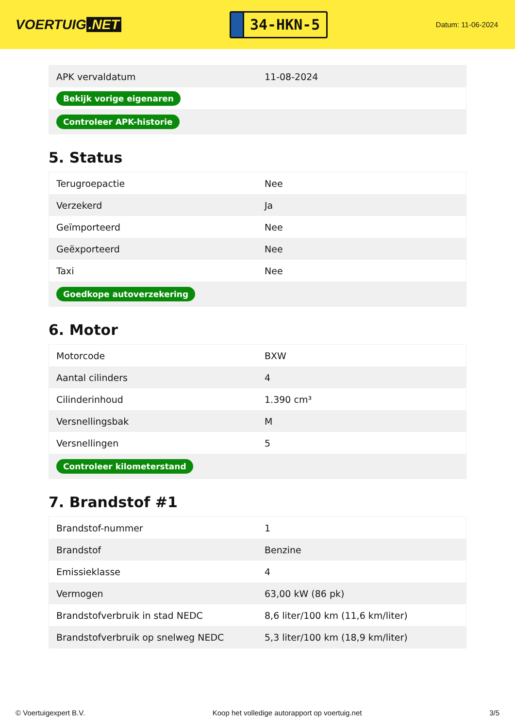VOERTUIG.NET
34-HKN-5
Datum: 11-06-2024
| APK vervaldatum | 11-08-2024 |
| Bekijk vorige eigenaren | |
| Controleer APK-historie | |
5. Status
| Terugroepactie | Nee |
| Verzekerd | Ja |
| Geïmporteerd | Nee |
| Geëxporteerd | Nee |
| Taxi | Nee |
| Goedkope autoverzekering | |
6. Motor
| Motorcode | BXW |
| Aantal cilinders | 4 |
| Cilinderinhoud | 1.390 cm³ |
| Versnellingsbak | M |
| Versnellingen | 5 |
| Controleer kilometerstand | |
7. Brandstof #1
| Brandstof-nummer | 1 |
| Brandstof | Benzine |
| Emissieklasse | 4 |
| Vermogen | 63,00 kW (86 pk) |
| Brandstofverbruik in stad NEDC | 8,6 liter/100 km (11,6 km/liter) |
| Brandstofverbruik op snelweg NEDC | 5,3 liter/100 km (18,9 km/liter) |
© Voertuigexpert B.V. Koop het volledige autorapport op voertuig.net 3/5